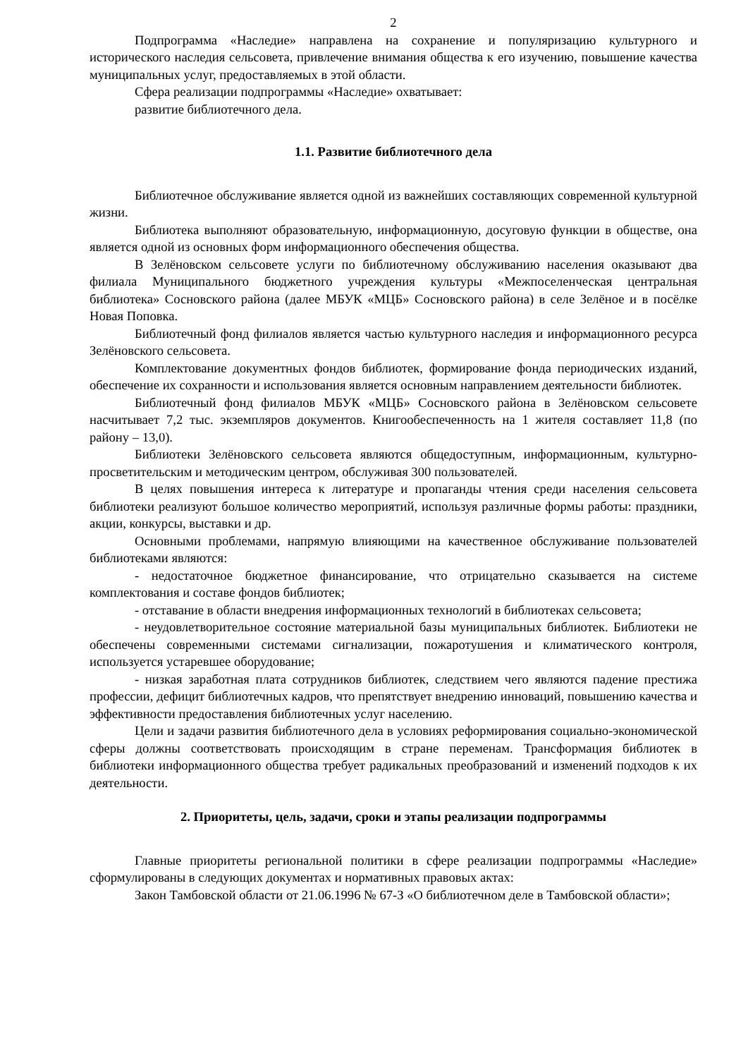2
Подпрограмма «Наследие» направлена на сохранение и популяризацию культурного и исторического наследия сельсовета, привлечение внимания общества к его изучению, повышение качества муниципальных услуг, предоставляемых в этой области.
Сфера реализации подпрограммы «Наследие» охватывает:
развитие библиотечного дела.
1.1. Развитие библиотечного дела
Библиотечное обслуживание является одной из важнейших составляющих современной культурной жизни.
Библиотека выполняют образовательную, информационную, досуговую функции в обществе, она является одной из основных форм информационного обеспечения общества.
В Зелёновском сельсовете услуги по библиотечному обслуживанию населения оказывают два филиала Муниципального бюджетного учреждения культуры «Межпоселенческая центральная библиотека» Сосновского района (далее МБУК «МЦБ» Сосновского района) в селе Зелёное и в посёлке Новая Поповка.
Библиотечный фонд филиалов является частью культурного наследия и информационного ресурса Зелёновского сельсовета.
Комплектование документных фондов библиотек, формирование фонда периодических изданий, обеспечение их сохранности и использования является основным направлением деятельности библиотек.
Библиотечный фонд филиалов МБУК «МЦБ» Сосновского района в Зелёновском сельсовете насчитывает 7,2 тыс. экземпляров документов. Книгообеспеченность на 1 жителя составляет 11,8 (по району – 13,0).
Библиотеки Зелёновского сельсовета являются общедоступным, информационным, культурно-просветительским и методическим центром, обслуживая 300 пользователей.
В целях повышения интереса к литературе и пропаганды чтения среди населения сельсовета библиотеки реализуют большое количество мероприятий, используя различные формы работы: праздники, акции, конкурсы, выставки и др.
Основными проблемами, напрямую влияющими на качественное обслуживание пользователей библиотеками являются:
- недостаточное бюджетное финансирование, что отрицательно сказывается на системе комплектования и составе фондов библиотек;
- отставание в области внедрения информационных технологий в библиотеках сельсовета;
- неудовлетворительное состояние материальной базы муниципальных библиотек. Библиотеки не обеспечены современными системами сигнализации, пожаротушения и климатического контроля, используется устаревшее оборудование;
- низкая заработная плата сотрудников библиотек, следствием чего являются падение престижа профессии, дефицит библиотечных кадров, что препятствует внедрению инноваций, повышению качества и эффективности предоставления библиотечных услуг населению.
Цели и задачи развития библиотечного дела в условиях реформирования социально-экономической сферы должны соответствовать происходящим в стране переменам. Трансформация библиотек в библиотеки информационного общества требует радикальных преобразований и изменений подходов к их деятельности.
2. Приоритеты, цель, задачи, сроки и этапы реализации подпрограммы
Главные приоритеты региональной политики в сфере реализации подпрограммы «Наследие» сформулированы в следующих документах и нормативных правовых актах:
Закон Тамбовской области от 21.06.1996 № 67-З «О библиотечном деле в Тамбовской области»;